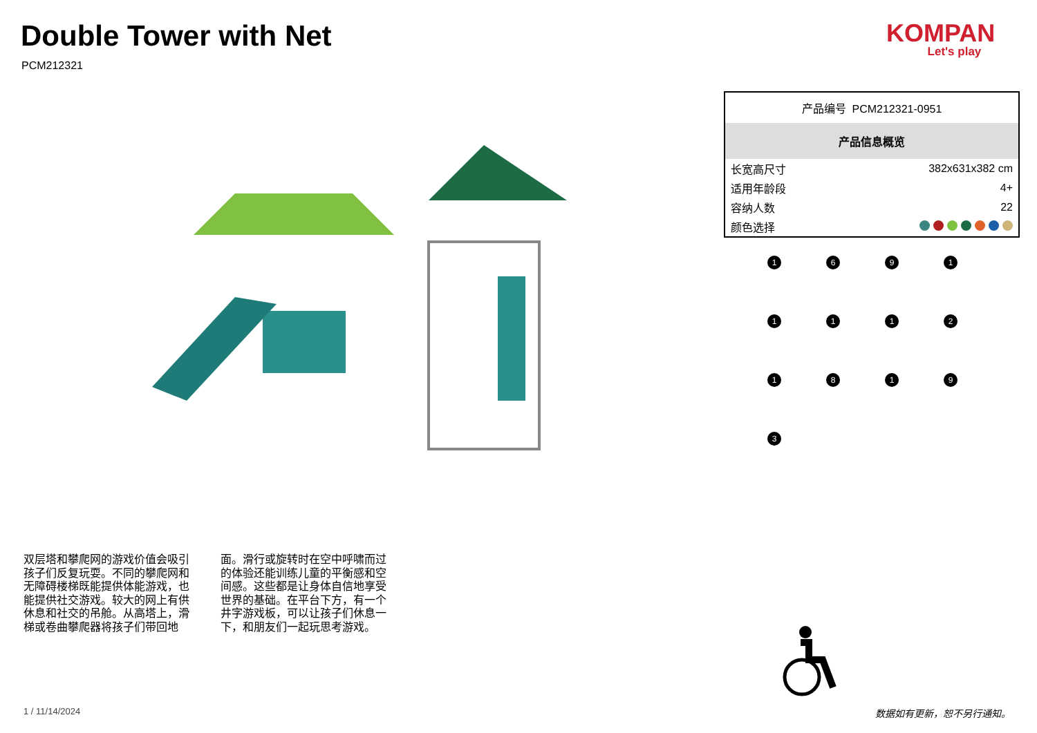Double Tower with Net
PCM212321
KOMPAN
Let's play
产品编号 PCM212321-0951
产品信息概览
| 长宽高尺寸 | 382x631x382 cm |
| 适用年龄段 | 4+ |
| 容纳人数 | 22 |
| 颜色选择 | |
1
6
9
1
1
1
1
2
1
8
1
9
3
双层塔和攀爬网的游戏价值会吸引孩子们反复玩耍。不同的攀爬网和无障碍楼梯既能提供体能游戏，也能提供社交游戏。较大的网上有供休息和社交的吊舱。从高塔上，滑梯或卷曲攀爬器将孩子们带回地面。滑行或旋转时在空中呼啸而过的体验还能训练儿童的平衡感和空间感。这些都是让身体自信地享受世界的基础。在平台下方，有一个井字游戏板，可以让孩子们休息一下，和朋友们一起玩思考游戏。
1 / 11/14/2024 数据如有更新，恕不另行通知。